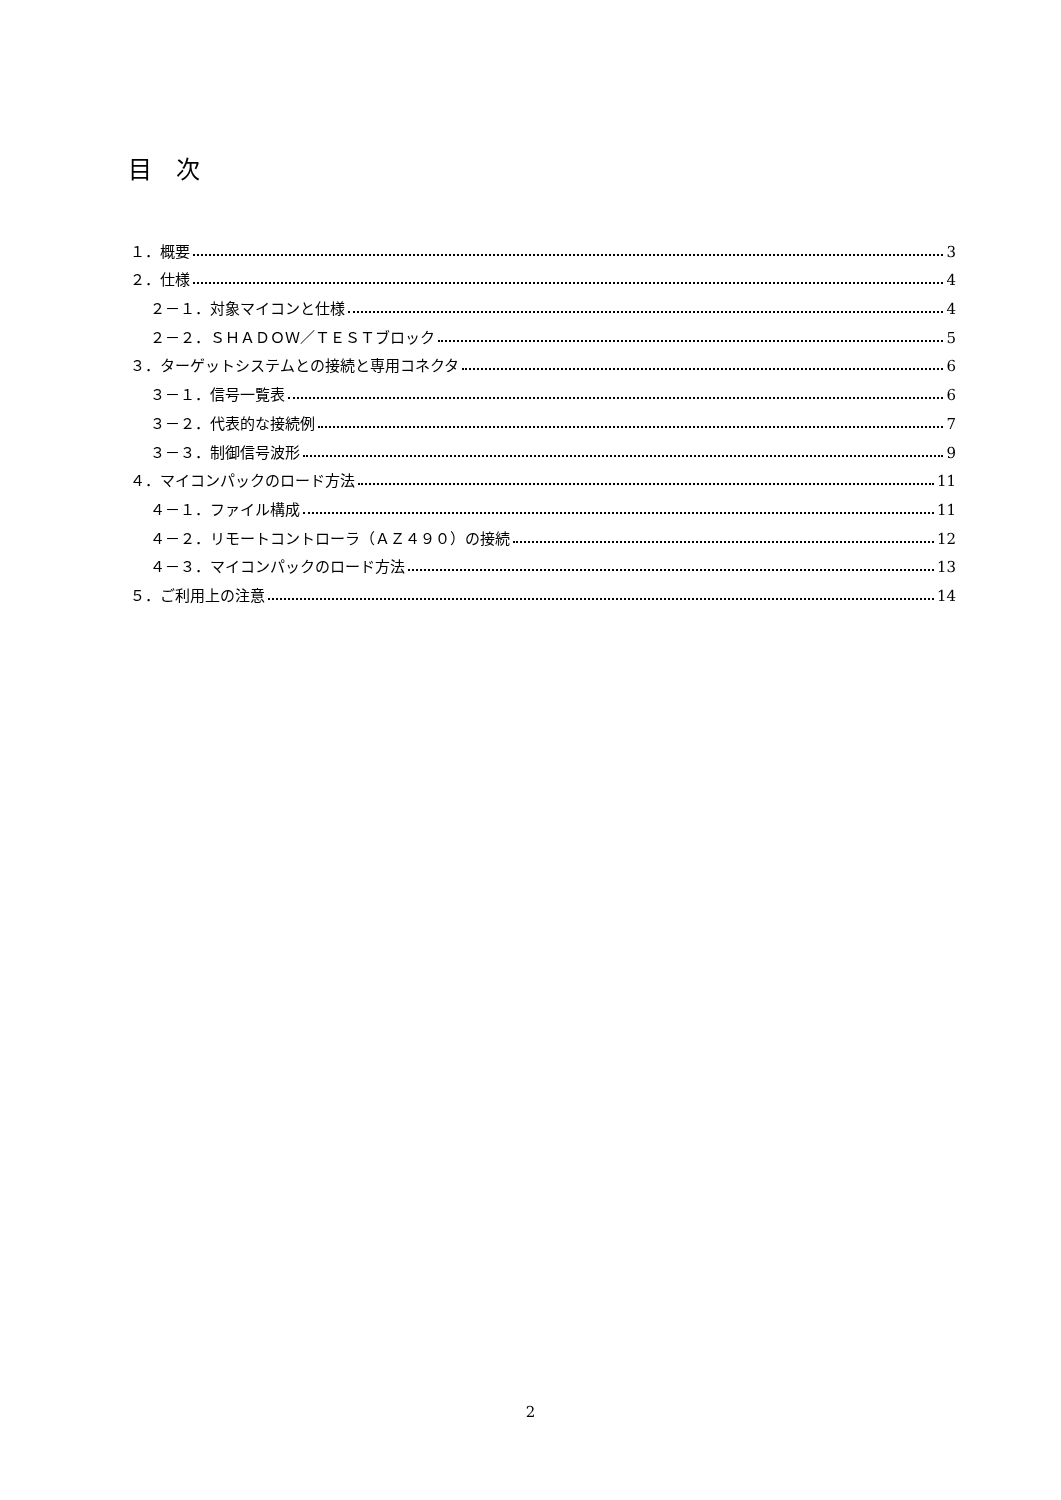目 次
１．概要 3
２．仕様 4
２－１．対象マイコンと仕様 4
２－２．ＳＨＡＤＯＷ／ＴＥＳＴブロック 5
３．ターゲットシステムとの接続と専用コネクタ 6
３－１．信号一覧表 6
３－２．代表的な接続例 7
３－３．制御信号波形 9
４．マイコンパックのロード方法 11
４－１．ファイル構成 11
４－２．リモートコントローラ（ＡＺ４９０）の接続 12
４－３．マイコンパックのロード方法 13
５．ご利用上の注意 14
2